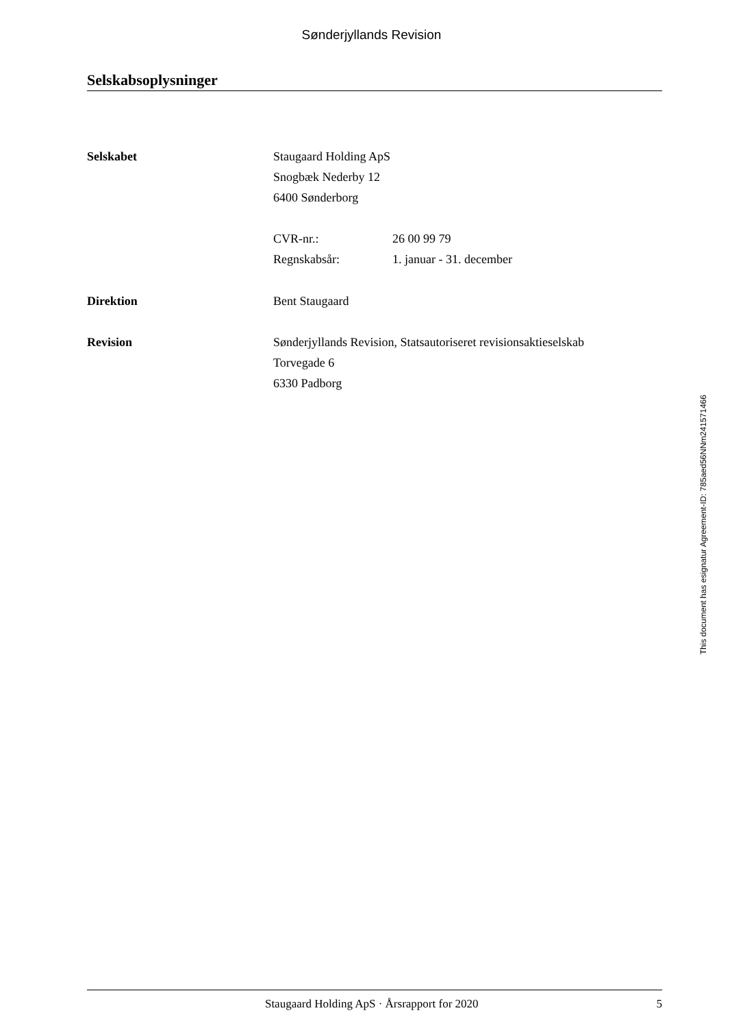Sønderjyllands Revision
Selskabsoplysninger
Selskabet Staugaard Holding ApS
Snogbæk Nederby 12
6400 Sønderborg
CVR-nr.: 26 00 99 79
Regnskabsår: 1. januar - 31. december
Direktion Bent Staugaard
Revision Sønderjyllands Revision, Statsautoriseret revisionsaktieselskab
Torvegade 6
6330 Padborg
This document has esignatur Agreement-ID: 785aed56NNm241571466
Staugaard Holding ApS · Årsrapport for 2020 5